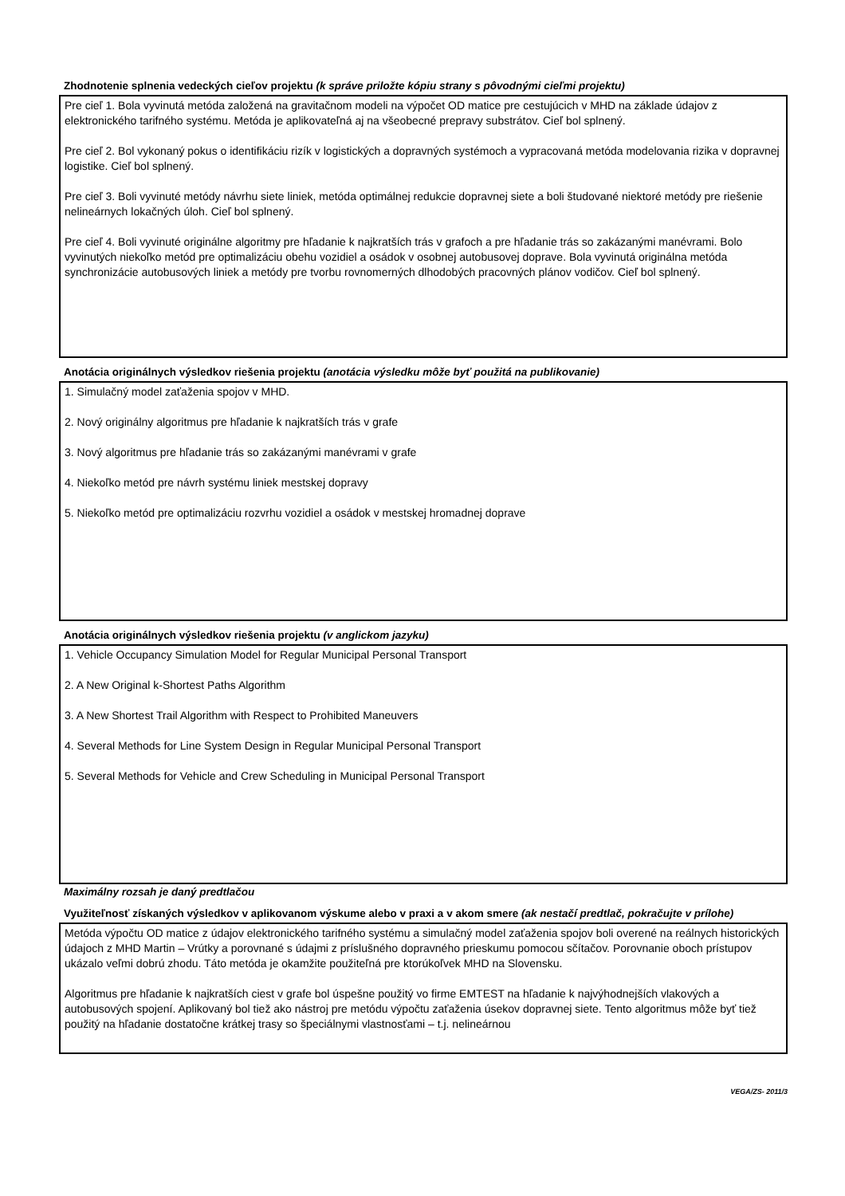Zhodnotenie splnenia vedeckých cieľov projektu (k správe priložte kópiu strany s pôvodnými cieľmi projektu)
Pre cieľ 1. Bola vyvinutá metóda založená na gravitačnom modeli na výpočet OD matice pre cestujúcich v MHD na základe údajov z elektronického tarifného systému. Metóda je aplikovateľná aj na všeobecné prepravy substrátov. Cieľ bol splnený.
Pre cieľ 2. Bol vykonaný pokus o identifikáciu rizík v logistických a dopravných systémoch a vypracovaná metóda modelovania rizika v dopravnej logistike. Cieľ bol splnený.
Pre cieľ 3. Boli vyvinuté metódy návrhu siete liniek, metóda optimálnej redukcie dopravnej siete a boli študované niektoré metódy pre riešenie nelineárnych lokačných úloh. Cieľ bol splnený.
Pre cieľ 4. Boli vyvinuté originálne algoritmy pre hľadanie k najkratších trás v grafoch a pre hľadanie trás so zakázanými manévrami. Bolo vyvinutých niekoľko metód pre optimalizáciu obehu vozidiel a osádok v osobnej autobusovej doprave. Bola vyvinutá originálna metóda synchronizácie autobusových liniek a metódy pre tvorbu rovnomerných dlhodobých pracovných plánov vodičov. Cieľ bol splnený.
Anotácia originálnych výsledkov riešenia projektu (anotácia výsledku môže byť použitá na publikovanie)
1. Simulačný model zaťaženia spojov v MHD.
2. Nový originálny algoritmus pre hľadanie k najkratších trás v grafe
3. Nový algoritmus pre hľadanie trás so zakázanými manévrami v grafe
4. Niekoľko metód pre návrh systému liniek mestskej dopravy
5. Niekoľko metód pre optimalizáciu rozvrhu vozidiel a osádok v mestskej hromadnej doprave
Anotácia originálnych výsledkov riešenia projektu (v anglickom jazyku)
1. Vehicle Occupancy Simulation Model for Regular Municipal Personal Transport
2. A New Original k-Shortest Paths Algorithm
3. A New Shortest Trail Algorithm with Respect to Prohibited Maneuvers
4. Several Methods for Line System Design in Regular Municipal Personal Transport
5. Several Methods for Vehicle and Crew Scheduling in Municipal Personal Transport
Maximálny rozsah je daný predtlačou
Využiteľnosť získaných výsledkov v aplikovanom výskume alebo v praxi a v akom smere (ak nestačí predtlač, pokračujte v prílohe)
Metóda výpočtu OD matice z údajov elektronického tarifného systému a simulačný model zaťaženia spojov boli overené na reálnych historických údajoch z MHD Martin – Vrútky a porovnané s údajmi z príslušného dopravného prieskumu pomocou sčítačov. Porovnanie oboch prístupov ukázalo veľmi dobrú zhodu. Táto metóda je okamžite použiteľná pre ktorúkoľvek MHD na Slovensku.
Algoritmus pre hľadanie k najkratších ciest v grafe bol úspešne použitý vo firme EMTEST na hľadanie k najvýhodnejších vlakových a autobusových spojení. Aplikovaný bol tiež ako nástroj pre metódu výpočtu zaťaženia úsekov dopravnej siete. Tento algoritmus môže byť tiež použitý na hľadanie dostatočne krátkej trasy so špeciálnymi vlastnosťami – t.j. nelineárnou
VEGA/ZS- 2011/3